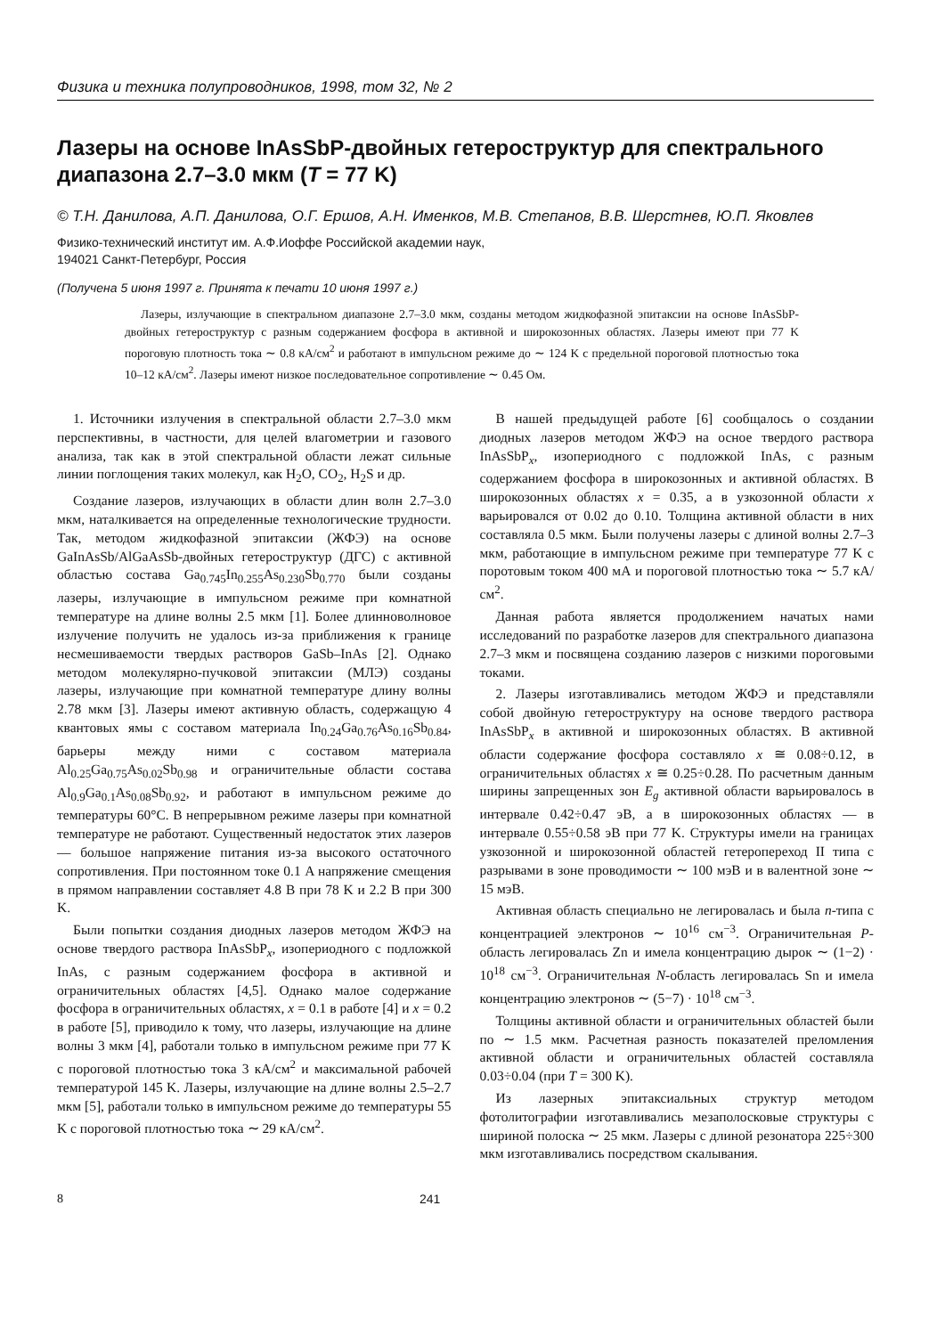Физика и техника полупроводников, 1998, том 32, № 2
Лазеры на основе InAsSbP-двойных гетероструктур для спектрального диапазона 2.7–3.0 мкм (T = 77 K)
© Т.Н. Данилова, А.П. Данилова, О.Г. Ершов, А.Н. Именков, М.В. Степанов, В.В. Шерстнев, Ю.П. Яковлев
Физико-технический институт им. А.Ф.Иоффе Российской академии наук,
194021 Санкт-Петербург, Россия
(Получена 5 июня 1997 г. Принята к печати 10 июня 1997 г.)
Лазеры, излучающие в спектральном диапазоне 2.7–3.0 мкм, созданы методом жидкофазной эпитаксии на основе InAsSbP-двойных гетероструктур с разным содержанием фосфора в активной и широкозонных областях. Лазеры имеют при 77 K пороговую плотность тока ∼ 0.8 кА/см<sup>2</sup> и работают в импульсном режиме до ∼ 124 K с предельной пороговой плотностью тока 10–12 кА/см<sup>2</sup>. Лазеры имеют низкое последовательное сопротивление ∼ 0.45 Ом.
1. Источники излучения в спектральной области 2.7–3.0 мкм перспективны, в частности, для целей влагометрии и газового анализа, так как в этой спектральной области лежат сильные линии поглощения таких молекул, как H<sub>2</sub>O, CO<sub>2</sub>, H<sub>2</sub>S и др.
Создание лазеров, излучающих в области длин волн 2.7–3.0 мкм, наталкивается на определенные технологические трудности. Так, методом жидкофазной эпитаксии (ЖФЭ) на основе GaInAsSb/AlGaAsSb-двойных гетероструктур (ДГС) с активной областью состава Ga<sub>0.745</sub>In<sub>0.255</sub>As<sub>0.230</sub>Sb<sub>0.770</sub> были созданы лазеры, излучающие в импульсном режиме при комнатной температуре на длине волны 2.5 мкм [1]. Более длинноволновое излучение получить не удалось из-за приближения к границе несмешиваемости твердых растворов GaSb–InAs [2]. Однако методом молекулярно-пучковой эпитаксии (МЛЭ) созданы лазеры, излучающие при комнатной температуре длину волны 2.78 мкм [3]. Лазеры имеют активную область, содержащую 4 квантовых ямы с составом материала In<sub>0.24</sub>Ga<sub>0.76</sub>As<sub>0.16</sub>Sb<sub>0.84</sub>, барьеры между ними с составом материала Al<sub>0.25</sub>Ga<sub>0.75</sub>As<sub>0.02</sub>Sb<sub>0.98</sub> и ограничительные области состава Al<sub>0.9</sub>Ga<sub>0.1</sub>As<sub>0.08</sub>Sb<sub>0.92</sub>, и работают в импульсном режиме до температуры 60°C. В непрерывном режиме лазеры при комнатной температуре не работают. Существенный недостаток этих лазеров — большое напряжение питания из-за высокого остаточного сопротивления. При постоянном токе 0.1 A напряжение смещения в прямом направлении составляет 4.8 В при 78 K и 2.2 В при 300 K.
Были попытки создания диодных лазеров методом ЖФЭ на основе твердого раствора InAsSbP<sub>x</sub>, изопериодного с подложкой InAs, с разным содержанием фосфора в активной и ограничительных областях [4,5]. Однако малое содержание фосфора в ограничительных областях, x = 0.1 в работе [4] и x = 0.2 в работе [5], приводило к тому, что лазеры, излучающие на длине волны 3 мкм [4], работали только в импульсном режиме при 77 K с пороговой плотностью тока 3 кА/см<sup>2</sup> и максимальной рабочей температурой 145 K. Лазеры, излучающие на длине волны 2.5–2.7 мкм [5], работали только в импульсном режиме до температуры 55 K с пороговой плотностью тока ∼ 29 кА/см<sup>2</sup>.
В нашей предыдущей работе [6] сообщалось о создании диодных лазеров методом ЖФЭ на осное твердого раствора InAsSbP<sub>x</sub>, изопериодного с подложкой InAs, с разным содержанием фосфора в широкозонных и активной областях. В широкозонных областях x = 0.35, а в узкозонной области x варьировался от 0.02 до 0.10. Толщина активной области в них составляла 0.5 мкм. Были получены лазеры с длиной волны 2.7–3 мкм, работающие в импульсном режиме при температуре 77 K с поротовым током 400 мА и пороговой плотностью тока ∼ 5.7 кА/см<sup>2</sup>.
Данная работа является продолжением начатых нами исследований по разработке лазеров для спектрального диапазона 2.7–3 мкм и посвящена созданию лазеров с низкими пороговыми токами.
2. Лазеры изготавливались методом ЖФЭ и представляли собой двойную гетероструктуру на основе твердого раствора InAsSbP<sub>x</sub> в активной и широкозонных областях. В активной области содержание фосфора составляло x ≅ 0.08÷0.12, в ограничительных областях x ≅ 0.25÷0.28. По расчетным данным ширины запрещенных зон E<sub>g</sub> активной области варьировалось в интервале 0.42÷0.47 эВ, а в широкозонных областях — в интервале 0.55÷0.58 эВ при 77 K. Структуры имели на границах узкозонной и широкозонной областей гетеропереход II типа с разрывами в зоне проводимости ∼ 100 мэВ и в валентной зоне ∼ 15 мэВ.
Активная область специально не легировалась и была n-типа с концентрацией электронов ∼ 10<sup>16</sup> см<sup>−3</sup>. Ограничительная P-область легировалась Zn и имела концентрацию дырок ∼ (1−2) · 10<sup>18</sup> см<sup>−3</sup>. Ограничительная N-область легировалась Sn и имела концентрацию электронов ∼ (5−7) · 10<sup>18</sup> см<sup>−3</sup>.
Толщины активной области и ограничительных областей были по ∼ 1.5 мкм. Расчетная разность показателей преломления активной области и ограничительных областей составляла 0.03÷0.04 (при T = 300 K).
Из лазерных эпитаксиальных структур методом фотолитографии изготавливались мезаполосковые структуры с шириной полоска ∼ 25 мкм. Лазеры с длиной резонатора 225÷300 мкм изготавливались посредством скалывания.
8 241